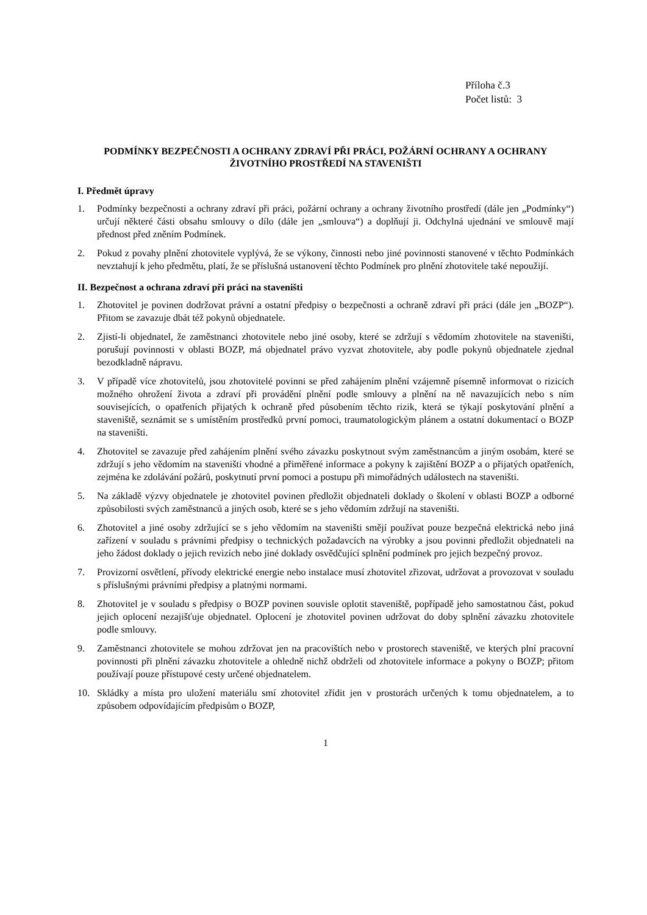Příloha č.3
Počet listů: 3
PODMÍNKY BEZPEČNOSTI A OCHRANY ZDRAVÍ PŘI PRÁCI, POŽÁRNÍ OCHRANY A OCHRANY ŽIVOTNÍHO PROSTŘEDÍ NA STAVENIŠTI
I. Předmět úpravy
1. Podmínky bezpečnosti a ochrany zdraví při práci, požární ochrany a ochrany životního prostředí (dále jen „Podmínky“) určují některé části obsahu smlouvy o dílo (dále jen „smlouva“) a doplňují ji. Odchylná ujednání ve smlouvě mají přednost před zněním Podmínek.
2. Pokud z povahy plnění zhotovitele vyplývá, že se výkony, činnosti nebo jiné povinnosti stanovené v těchto Podmínkách nevztahují k jeho předmětu, platí, že se příslušná ustanovení těchto Podmínek pro plnění zhotovitele také nepoužijí.
II. Bezpečnost a ochrana zdraví při práci na staveništi
1. Zhotovitel je povinen dodržovat právní a ostatní předpisy o bezpečnosti a ochraně zdraví při práci (dále jen „BOZP“). Přitom se zavazuje dbát též pokynů objednatele.
2. Zjistí-li objednatel, že zaměstnanci zhotovitele nebo jiné osoby, které se zdržují s vědomím zhotovitele na staveništi, porušují povinnosti v oblasti BOZP, má objednatel právo vyzvat zhotovitele, aby podle pokynů objednatele zjednal bezodkladně nápravu.
3. V případě více zhotovitelů, jsou zhotovitelé povinni se před zahájením plnění vzájemně písemně informovat o rizicích možného ohrožení života a zdraví při provádění plnění podle smlouvy a plnění na ně navazujících nebo s ním souvisejících, o opatřeních přijatých k ochraně před působením těchto rizik, která se týkají poskytování plnění a staveniště, seznámit se s umístěním prostředků první pomoci, traumatologickým plánem a ostatní dokumentací o BOZP na staveništi.
4. Zhotovitel se zavazuje před zahájením plnění svého závazku poskytnout svým zaměstnancům a jiným osobám, které se zdržují s jeho vědomím na staveništi vhodné a přiměřené informace a pokyny k zajištění BOZP a o přijatých opatřeních, zejména ke zdolávání požárů, poskytnutí první pomoci a postupu při mimořádných událostech na staveništi.
5. Na základě výzvy objednatele je zhotovitel povinen předložit objednateli doklady o školení v oblasti BOZP a odborné způsobilosti svých zaměstnanců a jiných osob, které se s jeho vědomím zdržují na staveništi.
6. Zhotovitel a jiné osoby zdržující se s jeho vědomím na staveništi smějí používat pouze bezpečná elektrická nebo jiná zařízení v souladu s právními předpisy o technických požadavcích na výrobky a jsou povinni předložit objednateli na jeho žádost doklady o jejich revizích nebo jiné doklady osvědčující splnění podmínek pro jejich bezpečný provoz.
7. Provizorní osvětlení, přívody elektrické energie nebo instalace musí zhotovitel zřizovat, udržovat a provozovat v souladu s příslušnými právními předpisy a platnými normami.
8. Zhotovitel je v souladu s předpisy o BOZP povinen souvisle oplotit staveniště, popřípadě jeho samostatnou část, pokud jejich oplocení nezajišťuje objednatel. Oplocení je zhotovitel povinen udržovat do doby splnění závazku zhotovitele podle smlouvy.
9. Zaměstnanci zhotovitele se mohou zdržovat jen na pracovištích nebo v prostorech staveniště, ve kterých plní pracovní povinnosti při plnění závazku zhotovitele a ohledně nichž obdrželi od zhotovitele informace a pokyny o BOZP; přitom používají pouze přístupové cesty určené objednatelem.
10. Skládky a místa pro uložení materiálu smí zhotovitel zřídit jen v prostorách určených k tomu objednatelem, a to způsobem odpovídajícím předpisům o BOZP,
1